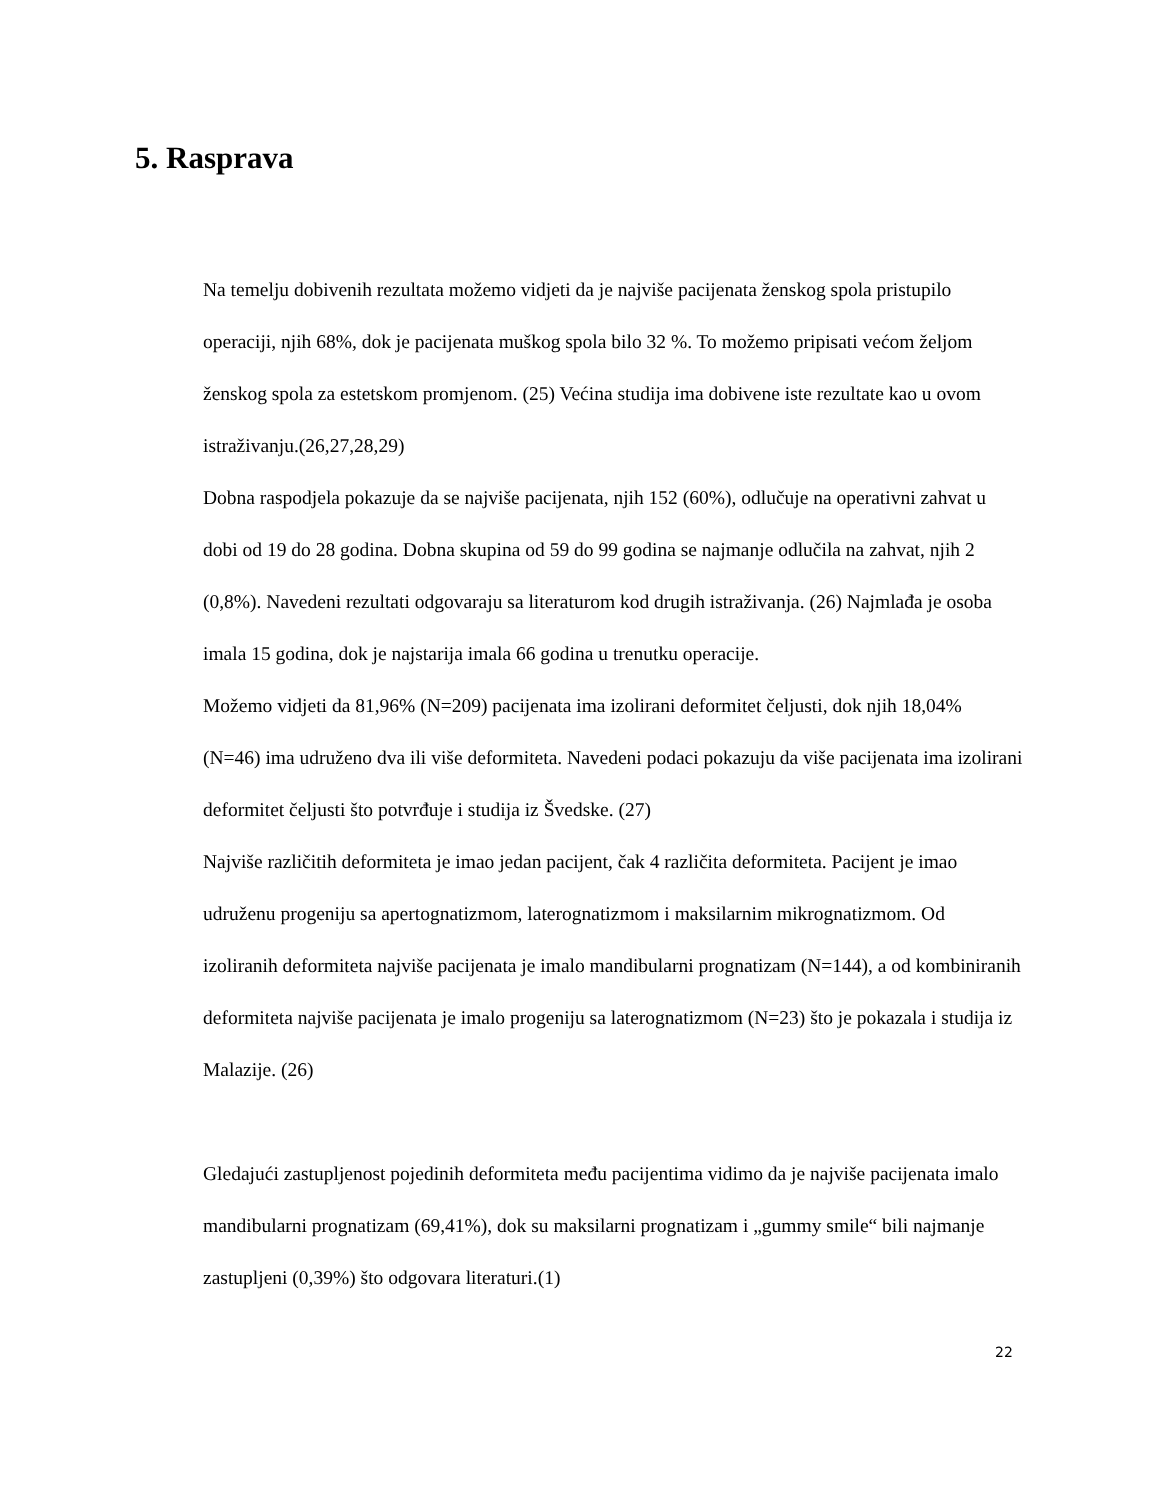5. Rasprava
Na temelju dobivenih rezultata možemo vidjeti da je najviše pacijenata ženskog spola pristupilo operaciji, njih 68%, dok je pacijenata muškog spola bilo 32 %. To možemo pripisati većom željom ženskog spola za estetskom promjenom. (25) Većina studija ima dobivene iste rezultate kao u ovom istraživanju.(26,27,28,29)
Dobna raspodjela pokazuje da se najviše pacijenata, njih 152 (60%), odlučuje na operativni zahvat u dobi od 19 do 28 godina. Dobna skupina od 59 do 99 godina se najmanje odlučila na zahvat, njih 2 (0,8%). Navedeni rezultati odgovaraju sa literaturom kod drugih istraživanja. (26) Najmlađa je osoba imala 15 godina, dok je najstarija imala 66 godina u trenutku operacije.
Možemo vidjeti da 81,96% (N=209) pacijenata ima izolirani deformitet čeljusti, dok njih 18,04% (N=46) ima udruženo dva ili više deformiteta. Navedeni podaci pokazuju da više pacijenata ima izolirani deformitet čeljusti što potvrđuje i studija iz Švedske. (27)
Najviše različitih deformiteta je imao jedan pacijent, čak 4 različita deformiteta. Pacijent je imao udruženu progeniju sa apertognatizmom, laterognatizmom i maksilarnim mikrognatizmom. Od izoliranih deformiteta najviše pacijenata je imalo mandibularni prognatizam (N=144), a od kombiniranih deformiteta najviše pacijenata je imalo progeniju sa laterognatizmom (N=23) što je pokazala i studija iz Malazije. (26)
Gledajući zastupljenost pojedinih deformiteta među pacijentima vidimo da je najviše pacijenata imalo mandibularni prognatizam (69,41%), dok su maksilarni prognatizam i „gummy smile“ bili najmanje zastupljeni (0,39%) što odgovara literaturi.(1)
22